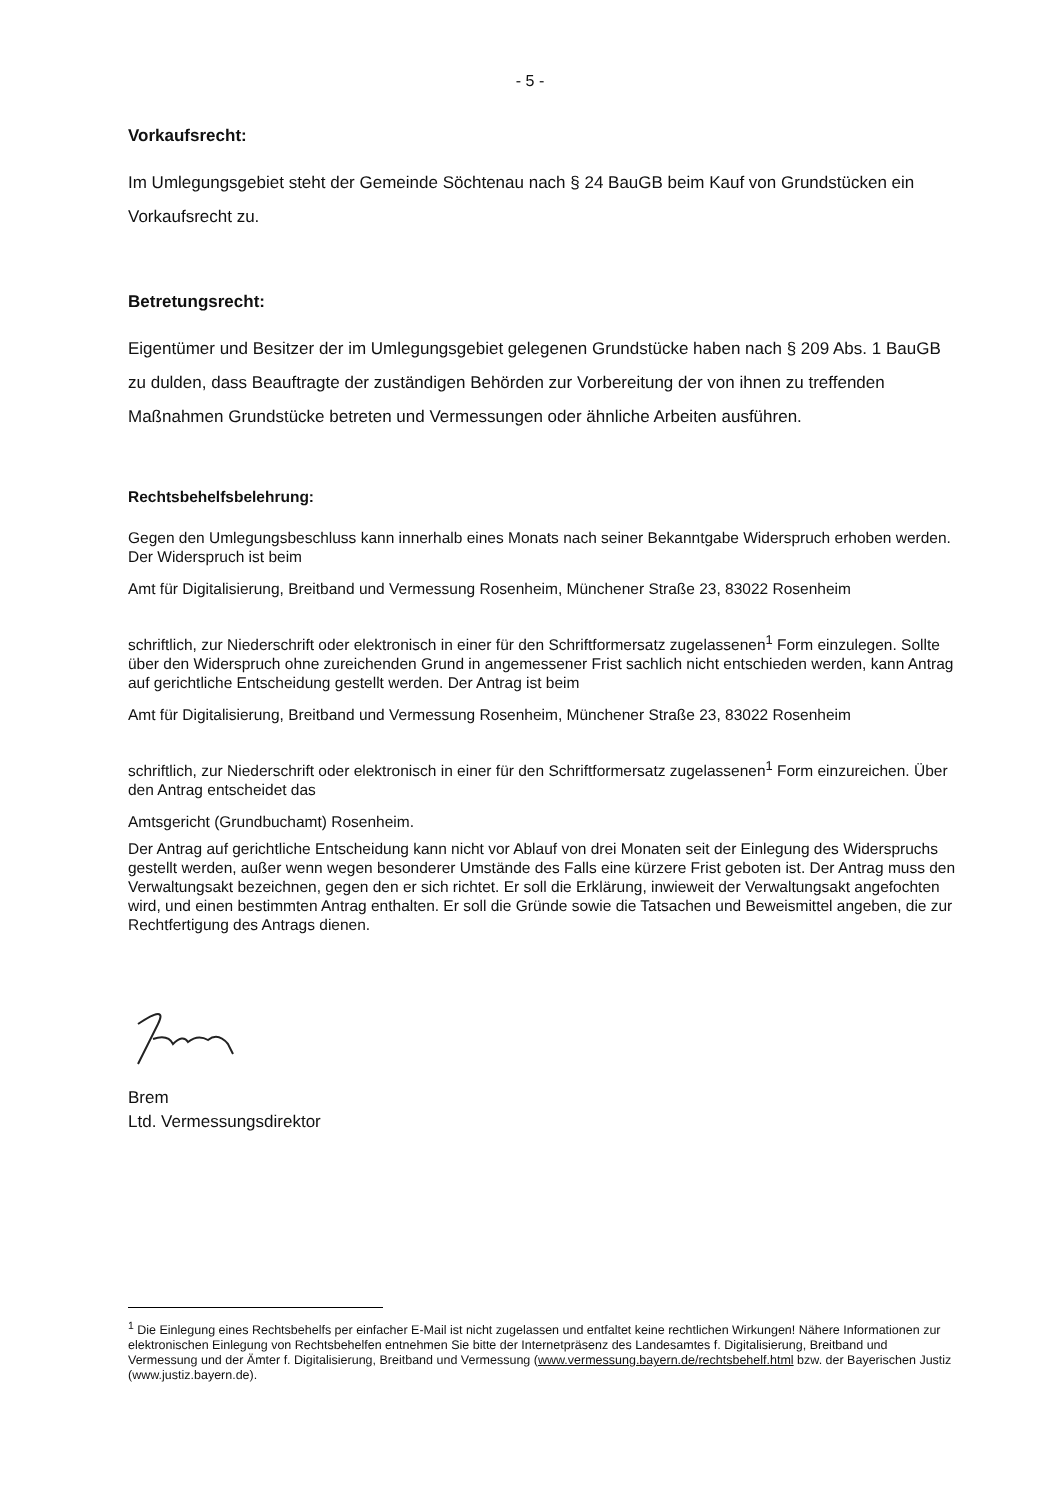- 5 -
Vorkaufsrecht:
Im Umlegungsgebiet steht der Gemeinde Söchtenau nach § 24 BauGB beim Kauf von Grundstücken ein Vorkaufsrecht zu.
Betretungsrecht:
Eigentümer und Besitzer der im Umlegungsgebiet gelegenen Grundstücke haben nach § 209 Abs. 1 BauGB zu dulden, dass Beauftragte der zuständigen Behörden zur Vorbereitung der von ihnen zu treffenden Maßnahmen Grundstücke betreten und Vermessungen oder ähnliche Arbeiten ausführen.
Rechtsbehelfsbelehrung:
Gegen den Umlegungsbeschluss kann innerhalb eines Monats nach seiner Bekanntgabe Widerspruch erhoben werden. Der Widerspruch ist beim
Amt für Digitalisierung, Breitband und Vermessung Rosenheim, Münchener Straße 23, 83022 Rosenheim
schriftlich, zur Niederschrift oder elektronisch in einer für den Schriftformersatz zugelassenen<sup>1</sup> Form einzulegen. Sollte über den Widerspruch ohne zureichenden Grund in angemessener Frist sachlich nicht entschieden werden, kann Antrag auf gerichtliche Entscheidung gestellt werden. Der Antrag ist beim
Amt für Digitalisierung, Breitband und Vermessung Rosenheim, Münchener Straße 23, 83022 Rosenheim
schriftlich, zur Niederschrift oder elektronisch in einer für den Schriftformersatz zugelassenen<sup>1</sup> Form einzureichen. Über den Antrag entscheidet das
Amtsgericht (Grundbuchamt) Rosenheim.
Der Antrag auf gerichtliche Entscheidung kann nicht vor Ablauf von drei Monaten seit der Einlegung des Widerspruchs gestellt werden, außer wenn wegen besonderer Umstände des Falls eine kürzere Frist geboten ist. Der Antrag muss den Verwaltungsakt bezeichnen, gegen den er sich richtet. Er soll die Erklärung, inwieweit der Verwaltungsakt angefochten wird, und einen bestimmten Antrag enthalten. Er soll die Gründe sowie die Tatsachen und Beweismittel angeben, die zur Rechtfertigung des Antrags dienen.
Brem
Ltd. Vermessungsdirektor
<sup>1</sup> Die Einlegung eines Rechtsbehelfs per einfacher E-Mail ist nicht zugelassen und entfaltet keine rechtlichen Wirkungen! Nähere Informationen zur elektronischen Einlegung von Rechtsbehelfen entnehmen Sie bitte der Internetpräsenz des Landesamtes f. Digitalisierung, Breitband und Vermessung und der Ämter f. Digitalisierung, Breitband und Vermessung (www.vermessung.bayern.de/rechtsbehelf.html bzw. der Bayerischen Justiz (www.justiz.bayern.de).